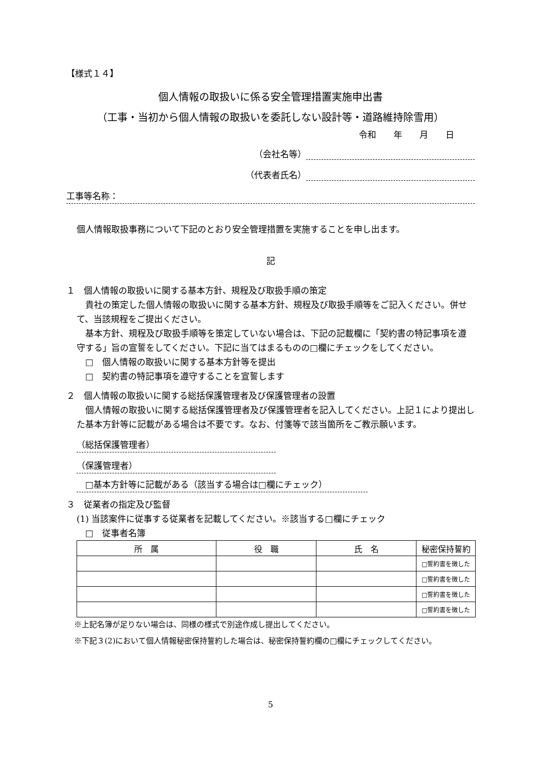【様式１４】
個人情報の取扱いに係る安全管理措置実施申出書
（工事・当初から個人情報の取扱いを委託しない設計等・道路維持除雪用）
令和　　年　　月　　日
（会社名等）
（代表者氏名）
工事等名称：
個人情報取扱事務について下記のとおり安全管理措置を実施することを申し出ます。
記
１　個人情報の取扱いに関する基本方針、規程及び取扱手順の策定
　貴社の策定した個人情報の取扱いに関する基本方針、規程及び取扱手順等をご記入ください。併せて、当該規程をご提出ください。
　基本方針、規程及び取扱手順等を策定していない場合は、下記の記載欄に「契約書の特記事項を遵守する」旨の宣誓をしてください。下記に当てはまるものの□欄にチェックをしてください。
　□　個人情報の取扱いに関する基本方針等を提出
　□　契約書の特記事項を遵守することを宣誓します
２　個人情報の取扱いに関する総括保護管理者及び保護管理者の設置
　個人情報の取扱いに関する総括保護管理者及び保護管理者を記入してください。上記１により提出した基本方針等に記載がある場合は不要です。なお、付箋等で該当箇所をご教示願います。
（総括保護管理者）
（保護管理者）
　□基本方針等に記載がある（該当する場合は□欄にチェック）
３　従業者の指定及び監督
(1) 当該案件に従事する従業者を記載してください。※該当する□欄にチェック
　□　従事者名簿
| 所 属 | 役 職 | 氏 名 | 秘密保持誓約 |
| --- | --- | --- | --- |
| | | | □誓約書を徴した |
| | | | □誓約書を徴した |
| | | | □誓約書を徴した |
| | | | □誓約書を徴した |
※上記名簿が足りない場合は、同様の様式で別途作成し提出してください。
※下記３(2)において個人情報秘密保持誓約した場合は、秘密保持誓約欄の□欄にチェックしてください。
5